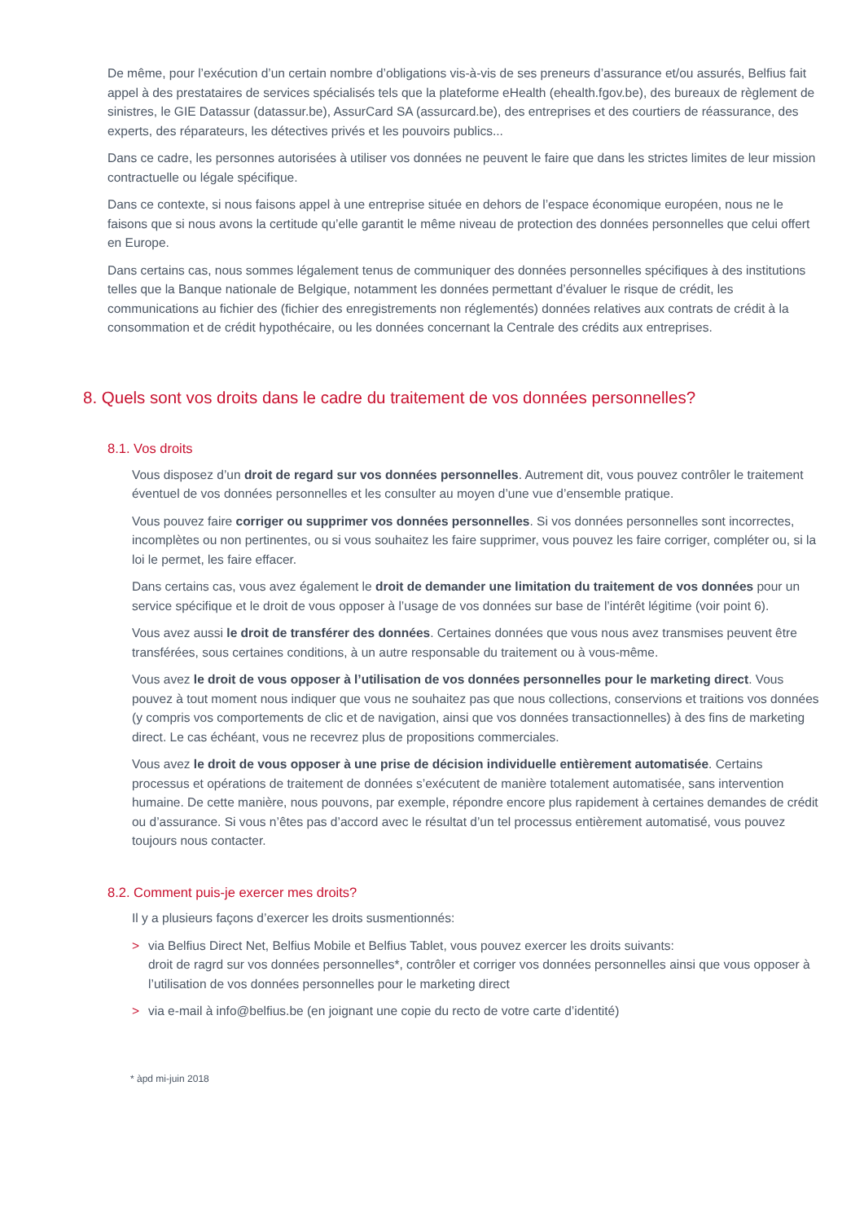De même, pour l’exécution d’un certain nombre d’obligations vis-à-vis de ses preneurs d’assurance et/ou assurés, Belfius fait appel à des prestataires de services spécialisés tels que la plateforme eHealth (ehealth.fgov.be), des bureaux de règlement de sinistres, le GIE Datassur (datassur.be), AssurCard SA (assurcard.be), des entreprises et des courtiers de réassurance, des experts, des réparateurs, les détectives privés et les pouvoirs publics...
Dans ce cadre, les personnes autorisées à utiliser vos données ne peuvent le faire que dans les strictes limites de leur mission contractuelle ou légale spécifique.
Dans ce contexte, si nous faisons appel à une entreprise située en dehors de l’espace économique européen, nous ne le faisons que si nous avons la certitude qu’elle garantit le même niveau de protection des données personnelles que celui offert en Europe.
Dans certains cas, nous sommes légalement tenus de communiquer des données personnelles spécifiques à des institutions telles que la Banque nationale de Belgique, notamment les données permettant d’évaluer le risque de crédit, les communications au fichier des (fichier des enregistrements non réglementés) données relatives aux contrats de crédit à la consommation et de crédit hypothécaire, ou les données concernant la Centrale des crédits aux entreprises.
8. Quels sont vos droits dans le cadre du traitement de vos données personnelles?
8.1. Vos droits
Vous disposez d’un droit de regard sur vos données personnelles. Autrement dit, vous pouvez contrôler le traitement éventuel de vos données personnelles et les consulter au moyen d’une vue d’ensemble pratique.
Vous pouvez faire corriger ou supprimer vos données personnelles. Si vos données personnelles sont incorrectes, incomplètes ou non pertinentes, ou si vous souhaitez les faire supprimer, vous pouvez les faire corriger, compléter ou, si la loi le permet, les faire effacer.
Dans certains cas, vous avez également le droit de demander une limitation du traitement de vos données pour un service spécifique et le droit de vous opposer à l’usage de vos données sur base de l’intérêt légitime (voir point 6).
Vous avez aussi le droit de transférer des données. Certaines données que vous nous avez transmises peuvent être transférées, sous certaines conditions, à un autre responsable du traitement ou à vous-même.
Vous avez le droit de vous opposer à l’utilisation de vos données personnelles pour le marketing direct. Vous pouvez à tout moment nous indiquer que vous ne souhaitez pas que nous collections, conservions et traitions vos données (y compris vos comportements de clic et de navigation, ainsi que vos données transactionnelles) à des fins de marketing direct. Le cas échéant, vous ne recevrez plus de propositions commerciales.
Vous avez le droit de vous opposer à une prise de décision individuelle entièrement automatisée. Certains processus et opérations de traitement de données s’exécutent de manière totalement automatisée, sans intervention humaine. De cette manière, nous pouvons, par exemple, répondre encore plus rapidement à certaines demandes de crédit ou d’assurance. Si vous n’êtes pas d’accord avec le résultat d’un tel processus entièrement automatisé, vous pouvez toujours nous contacter.
8.2. Comment puis-je exercer mes droits?
Il y a plusieurs façons d’exercer les droits susmentionnés:
> via Belfius Direct Net, Belfius Mobile et Belfius Tablet, vous pouvez exercer les droits suivants:
droit de ragrd sur vos données personnelles*, contrôler et corriger vos données personnelles ainsi que vous opposer à l’utilisation de vos données personnelles pour le marketing direct
> via e-mail à info@belfius.be (en joignant une copie du recto de votre carte d’identité)
* àpd mi-juin 2018